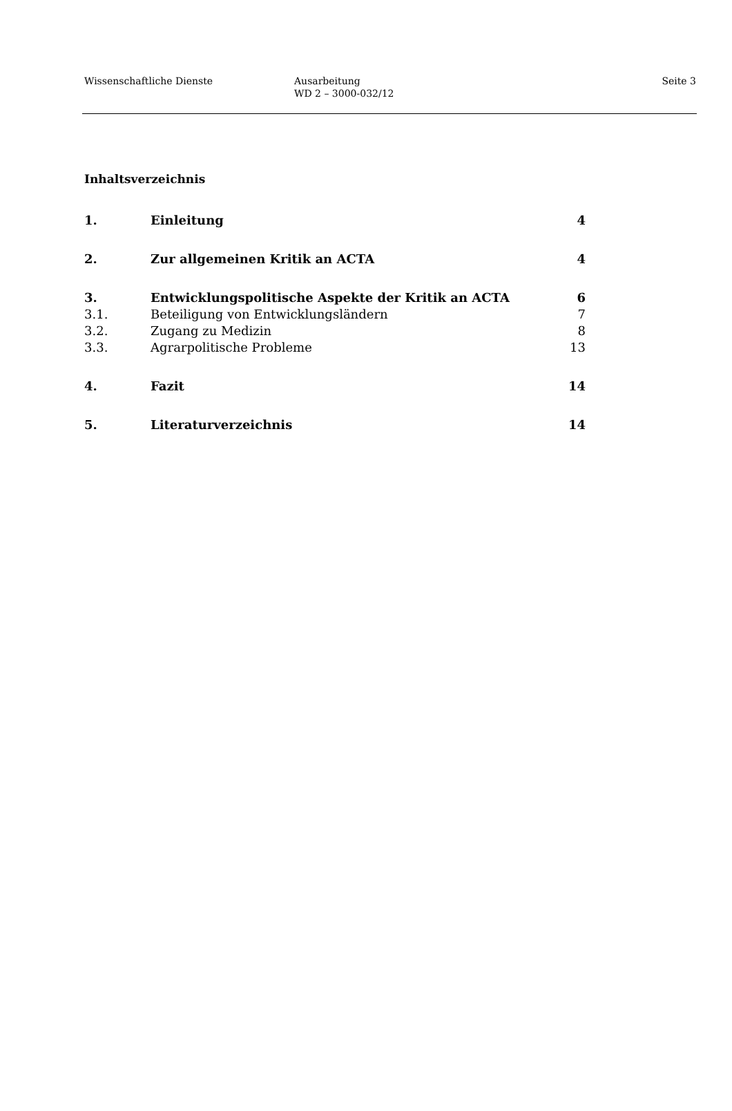Wissenschaftliche Dienste Ausarbeitung
WD 2 – 3000-032/12
Seite 3
Inhaltsverzeichnis
| 1. | Einleitung | 4 |
| 2. | Zur allgemeinen Kritik an ACTA | 4 |
| 3. | Entwicklungspolitische Aspekte der Kritik an ACTA | 6 |
| 3.1. | Beteiligung von Entwicklungsländern | 7 |
| 3.2. | Zugang zu Medizin | 8 |
| 3.3. | Agrarpolitische Probleme | 13 |
| 4. | Fazit | 14 |
| 5. | Literaturverzeichnis | 14 |